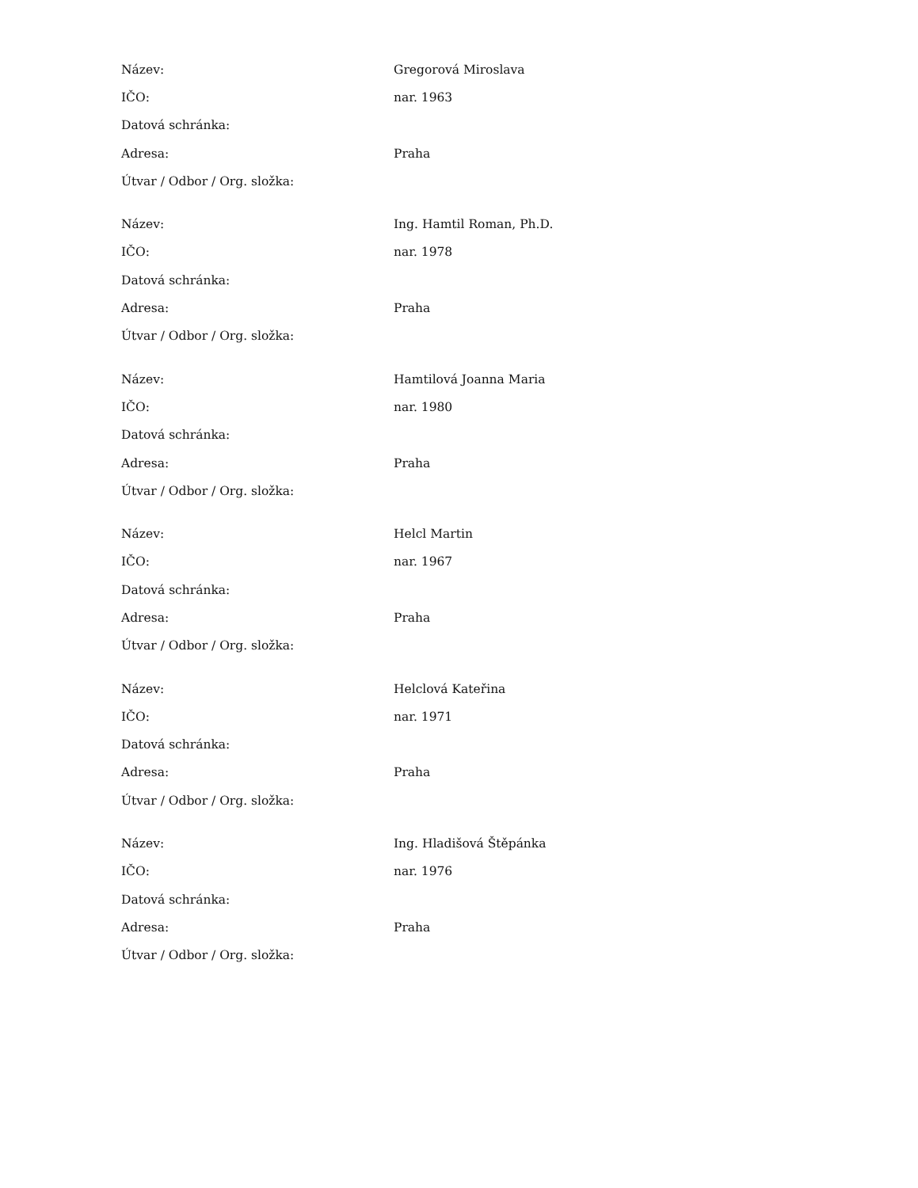| Název: | Gregorová Miroslava |
| IČO: | nar. 1963 |
| Datová schránka: | |
| Adresa: | Praha |
| Útvar / Odbor / Org. složka: | |
| Název: | Ing. Hamtil Roman, Ph.D. |
| IČO: | nar. 1978 |
| Datová schránka: | |
| Adresa: | Praha |
| Útvar / Odbor / Org. složka: | |
| Název: | Hamtilová Joanna Maria |
| IČO: | nar. 1980 |
| Datová schránka: | |
| Adresa: | Praha |
| Útvar / Odbor / Org. složka: | |
| Název: | Helcl Martin |
| IČO: | nar. 1967 |
| Datová schránka: | |
| Adresa: | Praha |
| Útvar / Odbor / Org. složka: | |
| Název: | Helclová Kateřina |
| IČO: | nar. 1971 |
| Datová schránka: | |
| Adresa: | Praha |
| Útvar / Odbor / Org. složka: | |
| Název: | Ing. Hladišová Štěpánka |
| IČO: | nar. 1976 |
| Datová schránka: | |
| Adresa: | Praha |
| Útvar / Odbor / Org. složka: | |